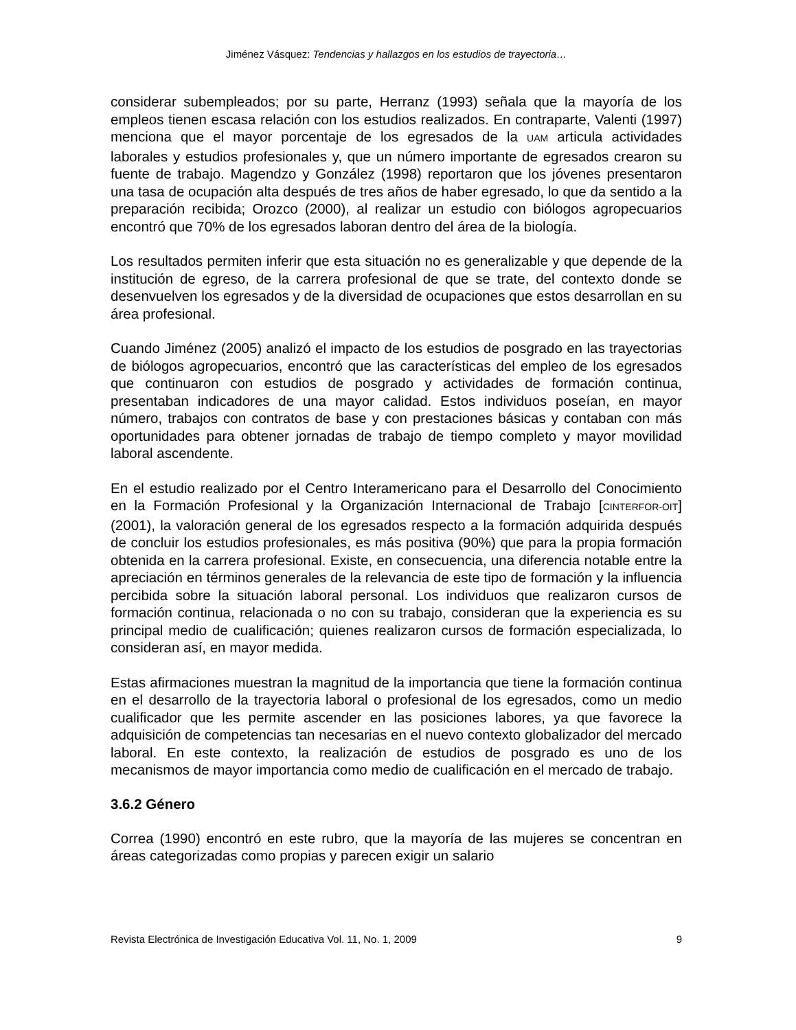Jiménez Vásquez: Tendencias y hallazgos en los estudios de trayectoria…
considerar subempleados; por su parte, Herranz (1993) señala que la mayoría de los empleos tienen escasa relación con los estudios realizados. En contraparte, Valenti (1997) menciona que el mayor porcentaje de los egresados de la UAM articula actividades laborales y estudios profesionales y, que un número importante de egresados crearon su fuente de trabajo. Magendzo y González (1998) reportaron que los jóvenes presentaron una tasa de ocupación alta después de tres años de haber egresado, lo que da sentido a la preparación recibida; Orozco (2000), al realizar un estudio con biólogos agropecuarios encontró que 70% de los egresados laboran dentro del área de la biología.
Los resultados permiten inferir que esta situación no es generalizable y que depende de la institución de egreso, de la carrera profesional de que se trate, del contexto donde se desenvuelven los egresados y de la diversidad de ocupaciones que estos desarrollan en su área profesional.
Cuando Jiménez (2005) analizó el impacto de los estudios de posgrado en las trayectorias de biólogos agropecuarios, encontró que las características del empleo de los egresados que continuaron con estudios de posgrado y actividades de formación continua, presentaban indicadores de una mayor calidad. Estos individuos poseían, en mayor número, trabajos con contratos de base y con prestaciones básicas y contaban con más oportunidades para obtener jornadas de trabajo de tiempo completo y mayor movilidad laboral ascendente.
En el estudio realizado por el Centro Interamericano para el Desarrollo del Conocimiento en la Formación Profesional y la Organización Internacional de Trabajo [CINTERFOR-OIT] (2001), la valoración general de los egresados respecto a la formación adquirida después de concluir los estudios profesionales, es más positiva (90%) que para la propia formación obtenida en la carrera profesional. Existe, en consecuencia, una diferencia notable entre la apreciación en términos generales de la relevancia de este tipo de formación y la influencia percibida sobre la situación laboral personal. Los individuos que realizaron cursos de formación continua, relacionada o no con su trabajo, consideran que la experiencia es su principal medio de cualificación; quienes realizaron cursos de formación especializada, lo consideran así, en mayor medida.
Estas afirmaciones muestran la magnitud de la importancia que tiene la formación continua en el desarrollo de la trayectoria laboral o profesional de los egresados, como un medio cualificador que les permite ascender en las posiciones labores, ya que favorece la adquisición de competencias tan necesarias en el nuevo contexto globalizador del mercado laboral. En este contexto, la realización de estudios de posgrado es uno de los mecanismos de mayor importancia como medio de cualificación en el mercado de trabajo.
3.6.2 Género
Correa (1990) encontró en este rubro, que la mayoría de las mujeres se concentran en áreas categorizadas como propias y parecen exigir un salario
Revista Electrónica de Investigación Educativa Vol. 11, No. 1, 2009 9